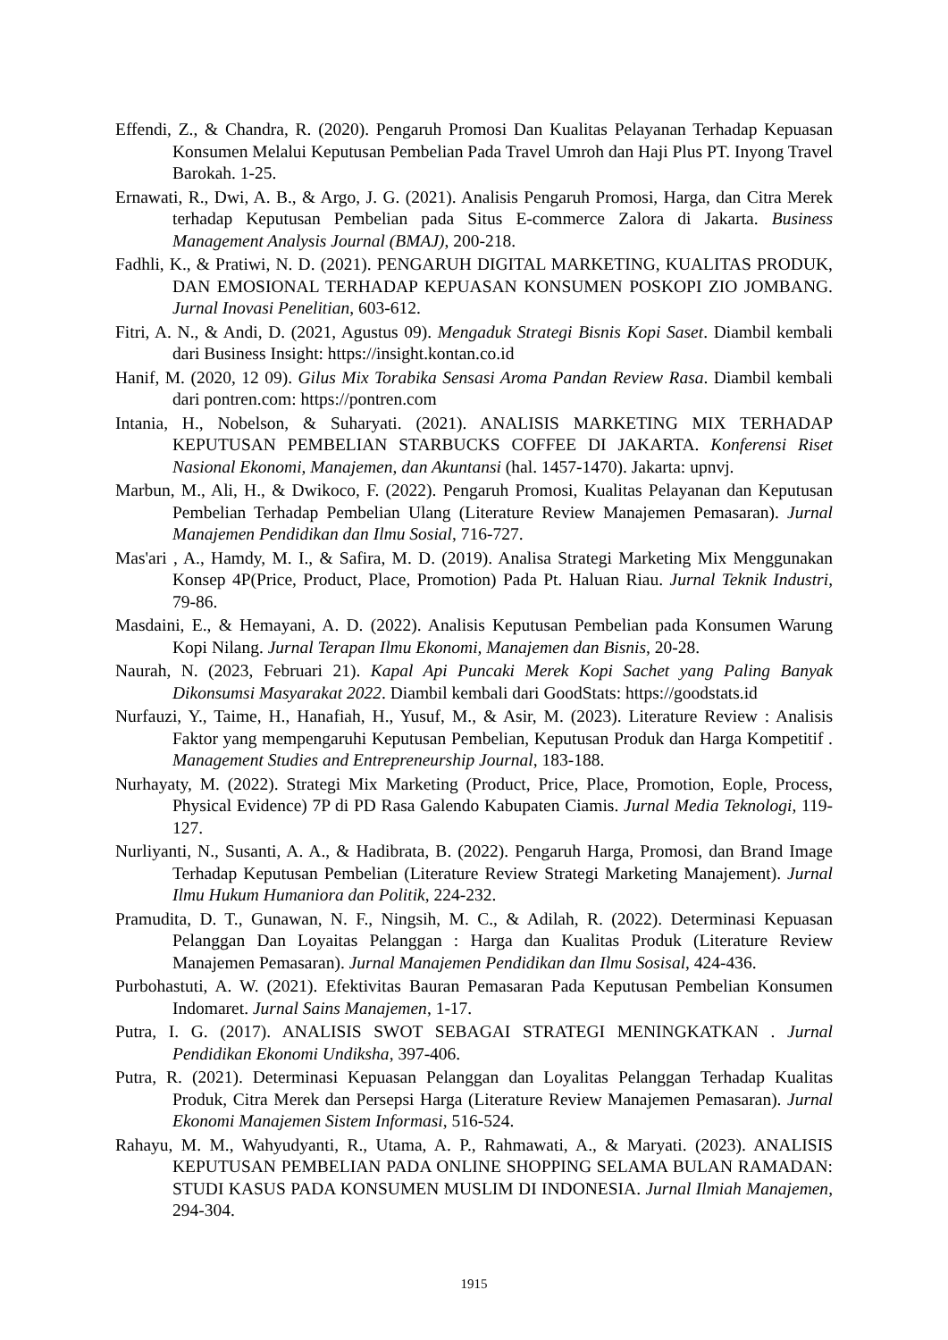Effendi, Z., & Chandra, R. (2020). Pengaruh Promosi Dan Kualitas Pelayanan Terhadap Kepuasan Konsumen Melalui Keputusan Pembelian Pada Travel Umroh dan Haji Plus PT. Inyong Travel Barokah. 1-25.
Ernawati, R., Dwi, A. B., & Argo, J. G. (2021). Analisis Pengaruh Promosi, Harga, dan Citra Merek terhadap Keputusan Pembelian pada Situs E-commerce Zalora di Jakarta. Business Management Analysis Journal (BMAJ), 200-218.
Fadhli, K., & Pratiwi, N. D. (2021). PENGARUH DIGITAL MARKETING, KUALITAS PRODUK, DAN EMOSIONAL TERHADAP KEPUASAN KONSUMEN POSKOPI ZIO JOMBANG. Jurnal Inovasi Penelitian, 603-612.
Fitri, A. N., & Andi, D. (2021, Agustus 09). Mengaduk Strategi Bisnis Kopi Saset. Diambil kembali dari Business Insight: https://insight.kontan.co.id
Hanif, M. (2020, 12 09). Gilus Mix Torabika Sensasi Aroma Pandan Review Rasa. Diambil kembali dari pontren.com: https://pontren.com
Intania, H., Nobelson, & Suharyati. (2021). ANALISIS MARKETING MIX TERHADAP KEPUTUSAN PEMBELIAN STARBUCKS COFFEE DI JAKARTA. Konferensi Riset Nasional Ekonomi, Manajemen, dan Akuntansi (hal. 1457-1470). Jakarta: upnvj.
Marbun, M., Ali, H., & Dwikoco, F. (2022). Pengaruh Promosi, Kualitas Pelayanan dan Keputusan Pembelian Terhadap Pembelian Ulang (Literature Review Manajemen Pemasaran). Jurnal Manajemen Pendidikan dan Ilmu Sosial, 716-727.
Mas'ari , A., Hamdy, M. I., & Safira, M. D. (2019). Analisa Strategi Marketing Mix Menggunakan Konsep 4P(Price, Product, Place, Promotion) Pada Pt. Haluan Riau. Jurnal Teknik Industri, 79-86.
Masdaini, E., & Hemayani, A. D. (2022). Analisis Keputusan Pembelian pada Konsumen Warung Kopi Nilang. Jurnal Terapan Ilmu Ekonomi, Manajemen dan Bisnis, 20-28.
Naurah, N. (2023, Februari 21). Kapal Api Puncaki Merek Kopi Sachet yang Paling Banyak Dikonsumsi Masyarakat 2022. Diambil kembali dari GoodStats: https://goodstats.id
Nurfauzi, Y., Taime, H., Hanafiah, H., Yusuf, M., & Asir, M. (2023). Literature Review : Analisis Faktor yang mempengaruhi Keputusan Pembelian, Keputusan Produk dan Harga Kompetitif . Management Studies and Entrepreneurship Journal, 183-188.
Nurhayaty, M. (2022). Strategi Mix Marketing (Product, Price, Place, Promotion, Eople, Process, Physical Evidence) 7P di PD Rasa Galendo Kabupaten Ciamis. Jurnal Media Teknologi, 119-127.
Nurliyanti, N., Susanti, A. A., & Hadibrata, B. (2022). Pengaruh Harga, Promosi, dan Brand Image Terhadap Keputusan Pembelian (Literature Review Strategi Marketing Manajement). Jurnal Ilmu Hukum Humaniora dan Politik, 224-232.
Pramudita, D. T., Gunawan, N. F., Ningsih, M. C., & Adilah, R. (2022). Determinasi Kepuasan Pelanggan Dan Loyaitas Pelanggan : Harga dan Kualitas Produk (Literature Review Manajemen Pemasaran). Jurnal Manajemen Pendidikan dan Ilmu Sosisal, 424-436.
Purbohastuti, A. W. (2021). Efektivitas Bauran Pemasaran Pada Keputusan Pembelian Konsumen Indomaret. Jurnal Sains Manajemen, 1-17.
Putra, I. G. (2017). ANALISIS SWOT SEBAGAI STRATEGI MENINGKATKAN . Jurnal Pendidikan Ekonomi Undiksha, 397-406.
Putra, R. (2021). Determinasi Kepuasan Pelanggan dan Loyalitas Pelanggan Terhadap Kualitas Produk, Citra Merek dan Persepsi Harga (Literature Review Manajemen Pemasaran). Jurnal Ekonomi Manajemen Sistem Informasi, 516-524.
Rahayu, M. M., Wahyudyanti, R., Utama, A. P., Rahmawati, A., & Maryati. (2023). ANALISIS KEPUTUSAN PEMBELIAN PADA ONLINE SHOPPING SELAMA BULAN RAMADAN: STUDI KASUS PADA KONSUMEN MUSLIM DI INDONESIA. Jurnal Ilmiah Manajemen, 294-304.
1915